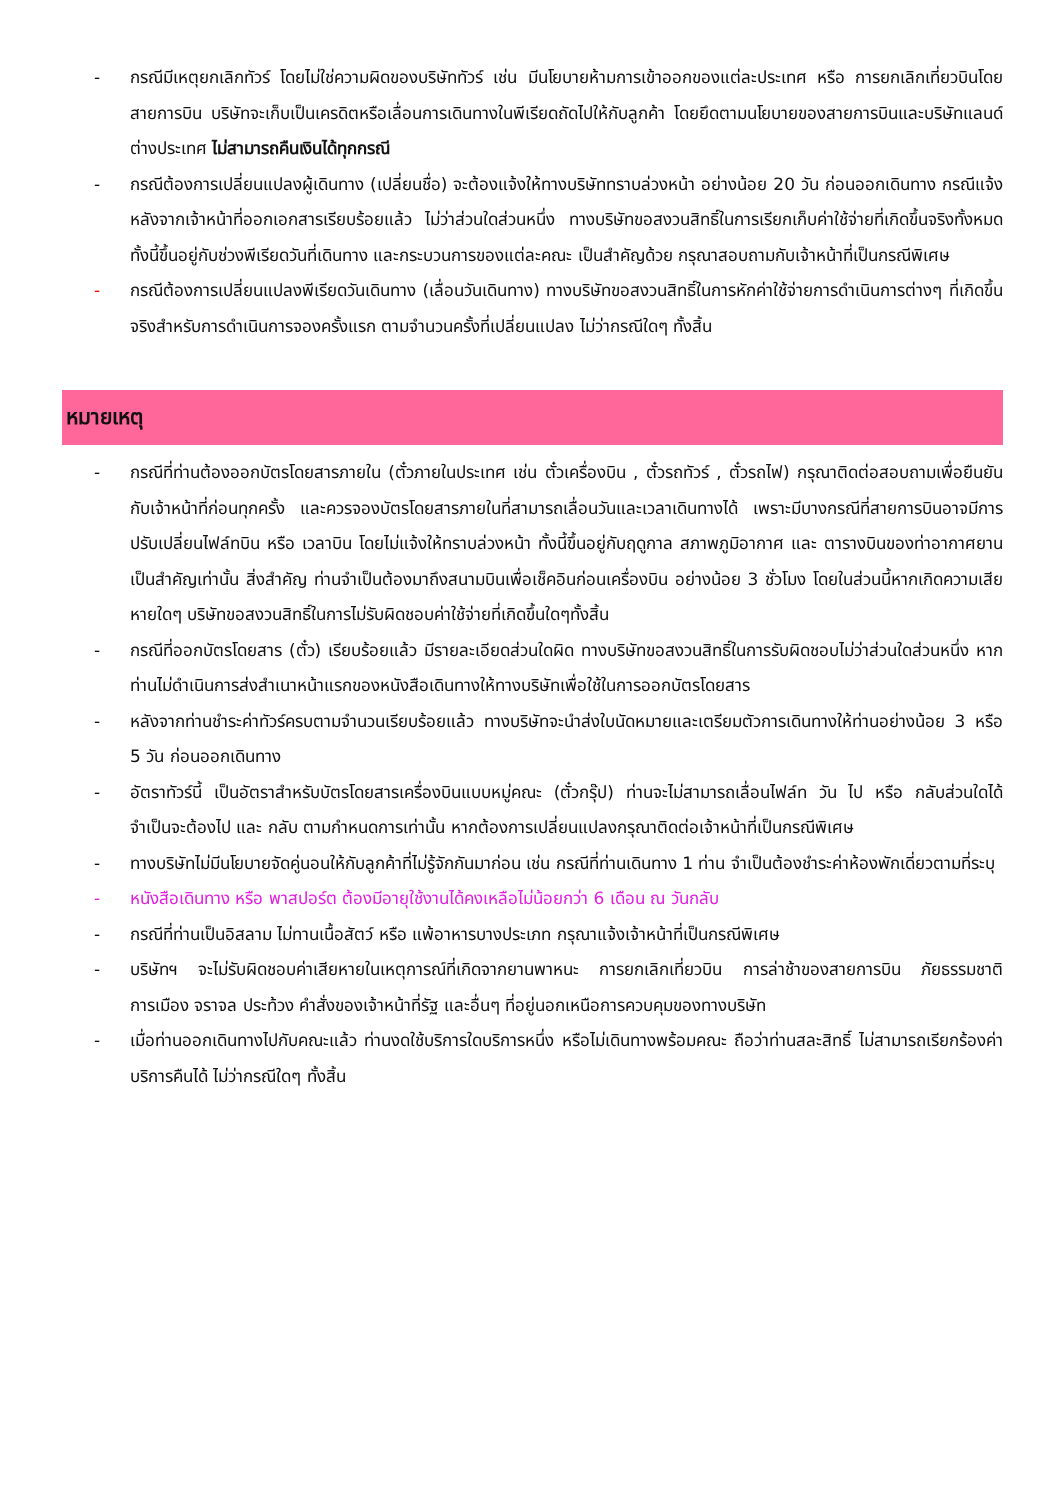- กรณีมีเหตุยกเลิกทัวร์ โดยไม่ใช่ความผิดของบริษัททัวร์ เช่น มีนโยบายห้ามการเข้าออกของแต่ละประเทศ หรือ การยกเลิกเที่ยวบินโดยสายการบิน บริษัทจะเก็บเป็นเครดิตหรือเลื่อนการเดินทางในพีเรียดถัดไปให้กับลูกค้า โดยยึดตามนโยบายของสายการบินและบริษัทแลนด์ต่างประเทศ ไม่สามารถคืนเงินได้ทุกกรณี
- กรณีต้องการเปลี่ยนแปลงผู้เดินทาง (เปลี่ยนชื่อ) จะต้องแจ้งให้ทางบริษัททราบล่วงหน้า อย่างน้อย 20 วัน ก่อนออกเดินทาง กรณีแจ้งหลังจากเจ้าหน้าที่ออกเอกสารเรียบร้อยแล้ว ไม่ว่าส่วนใดส่วนหนึ่ง ทางบริษัทขอสงวนสิทธิ์ในการเรียกเก็บค่าใช้จ่ายที่เกิดขึ้นจริงทั้งหมด ทั้งนี้ขึ้นอยู่กับช่วงพีเรียดวันที่เดินทาง และกระบวนการของแต่ละคณะ เป็นสำคัญด้วย กรุณาสอบถามกับเจ้าหน้าที่เป็นกรณีพิเศษ
- กรณีต้องการเปลี่ยนแปลงพีเรียดวันเดินทาง (เลื่อนวันเดินทาง) ทางบริษัทขอสงวนสิทธิ์ในการหักค่าใช้จ่ายการดำเนินการต่างๆ ที่เกิดขึ้นจริงสำหรับการดำเนินการจองครั้งแรก ตามจำนวนครั้งที่เปลี่ยนแปลง ไม่ว่ากรณีใดๆ ทั้งสิ้น
หมายเหตุ
- กรณีที่ท่านต้องออกบัตรโดยสารภายใน (ตั๋วภายในประเทศ เช่น ตั๋วเครื่องบิน , ตั๋วรถทัวร์ , ตั๋วรถไฟ) กรุณาติดต่อสอบถามเพื่อยืนยันกับเจ้าหน้าที่ก่อนทุกครั้ง และควรจองบัตรโดยสารภายในที่สามารถเลื่อนวันและเวลาเดินทางได้ เพราะมีบางกรณีที่สายการบินอาจมีการปรับเปลี่ยนไฟล์ทบิน หรือ เวลาบิน โดยไม่แจ้งให้ทราบล่วงหน้า ทั้งนี้ขึ้นอยู่กับฤดูกาล สภาพภูมิอากาศ และ ตารางบินของท่าอากาศยานเป็นสำคัญเท่านั้น สิ่งสำคัญ ท่านจำเป็นต้องมาถึงสนามบินเพื่อเช็คอินก่อนเครื่องบิน อย่างน้อย 3 ชั่วโมง โดยในส่วนนี้หากเกิดความเสียหายใดๆ บริษัทขอสงวนสิทธิ์ในการไม่รับผิดชอบค่าใช้จ่ายที่เกิดขึ้นใดๆทั้งสิ้น
- กรณีที่ออกบัตรโดยสาร (ตั๋ว) เรียบร้อยแล้ว มีรายละเอียดส่วนใดผิด ทางบริษัทขอสงวนสิทธิ์ในการรับผิดชอบไม่ว่าส่วนใดส่วนหนึ่ง หากท่านไม่ดำเนินการส่งสำเนาหน้าแรกของหนังสือเดินทางให้ทางบริษัทเพื่อใช้ในการออกบัตรโดยสาร
- หลังจากท่านชำระค่าทัวร์ครบตามจำนวนเรียบร้อยแล้ว ทางบริษัทจะนำส่งใบนัดหมายและเตรียมตัวการเดินทางให้ท่านอย่างน้อย 3 หรือ 5 วัน ก่อนออกเดินทาง
- อัตราทัวร์นี้ เป็นอัตราสำหรับบัตรโดยสารเครื่องบินแบบหมู่คณะ (ตั๋วกรุ๊ป) ท่านจะไม่สามารถเลื่อนไฟล์ท วัน ไป หรือ กลับส่วนใดได้ จำเป็นจะต้องไป และ กลับ ตามกำหนดการเท่านั้น หากต้องการเปลี่ยนแปลงกรุณาติดต่อเจ้าหน้าที่เป็นกรณีพิเศษ
- ทางบริษัทไม่มีนโยบายจัดคู่นอนให้กับลูกค้าที่ไม่รู้จักกันมาก่อน เช่น กรณีที่ท่านเดินทาง 1 ท่าน จำเป็นต้องชำระค่าห้องพักเดี่ยวตามที่ระบุ
- หนังสือเดินทาง หรือ พาสปอร์ต ต้องมีอายุใช้งานได้คงเหลือไม่น้อยกว่า 6 เดือน ณ วันกลับ
- กรณีที่ท่านเป็นอิสลาม ไม่ทานเนื้อสัตว์ หรือ แพ้อาหารบางประเภท กรุณาแจ้งเจ้าหน้าที่เป็นกรณีพิเศษ
- บริษัทฯ จะไม่รับผิดชอบค่าเสียหายในเหตุการณ์ที่เกิดจากยานพาหนะ การยกเลิกเที่ยวบิน การล่าช้าของสายการบิน ภัยธรรมชาติ การเมือง จราจล ประท้วง คำสั่งของเจ้าหน้าที่รัฐ และอื่นๆ ที่อยู่นอกเหนือการควบคุมของทางบริษัท
- เมื่อท่านออกเดินทางไปกับคณะแล้ว ท่านงดใช้บริการใดบริการหนึ่ง หรือไม่เดินทางพร้อมคณะ ถือว่าท่านสละสิทธิ์ ไม่สามารถเรียกร้องค่าบริการคืนได้ ไม่ว่ากรณีใดๆ ทั้งสิ้น